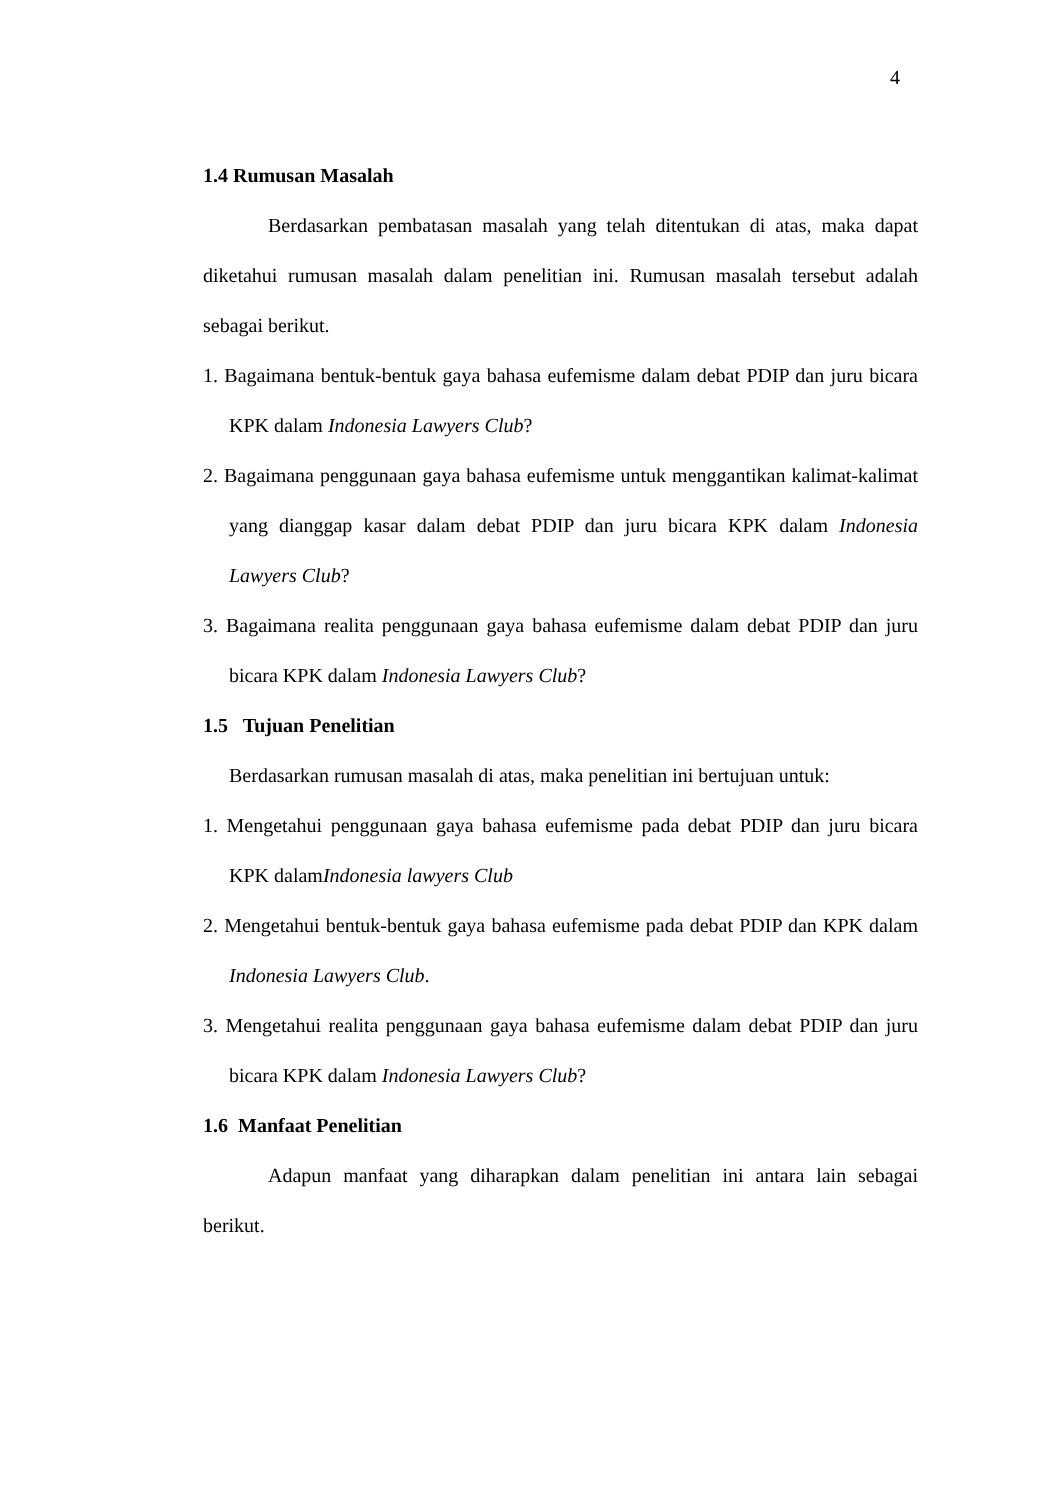4
1.4 Rumusan Masalah
Berdasarkan pembatasan masalah yang telah ditentukan di atas, maka dapat diketahui rumusan masalah dalam penelitian ini. Rumusan masalah tersebut adalah sebagai berikut.
1. Bagaimana bentuk-bentuk gaya bahasa eufemisme dalam debat PDIP dan juru bicara KPK dalam Indonesia Lawyers Club?
2. Bagaimana penggunaan gaya bahasa eufemisme untuk menggantikan kalimat-kalimat yang dianggap kasar dalam debat PDIP dan juru bicara KPK dalam Indonesia Lawyers Club?
3. Bagaimana realita penggunaan gaya bahasa eufemisme dalam debat PDIP dan juru bicara KPK dalam Indonesia Lawyers Club?
1.5 Tujuan Penelitian
Berdasarkan rumusan masalah di atas, maka penelitian ini bertujuan untuk:
1. Mengetahui penggunaan gaya bahasa eufemisme pada debat PDIP dan juru bicara KPK dalamIndonesia lawyers Club
2. Mengetahui bentuk-bentuk gaya bahasa eufemisme pada debat PDIP dan KPK dalam Indonesia Lawyers Club.
3. Mengetahui realita penggunaan gaya bahasa eufemisme dalam debat PDIP dan juru bicara KPK dalam Indonesia Lawyers Club?
1.6 Manfaat Penelitian
Adapun manfaat yang diharapkan dalam penelitian ini antara lain sebagai berikut.